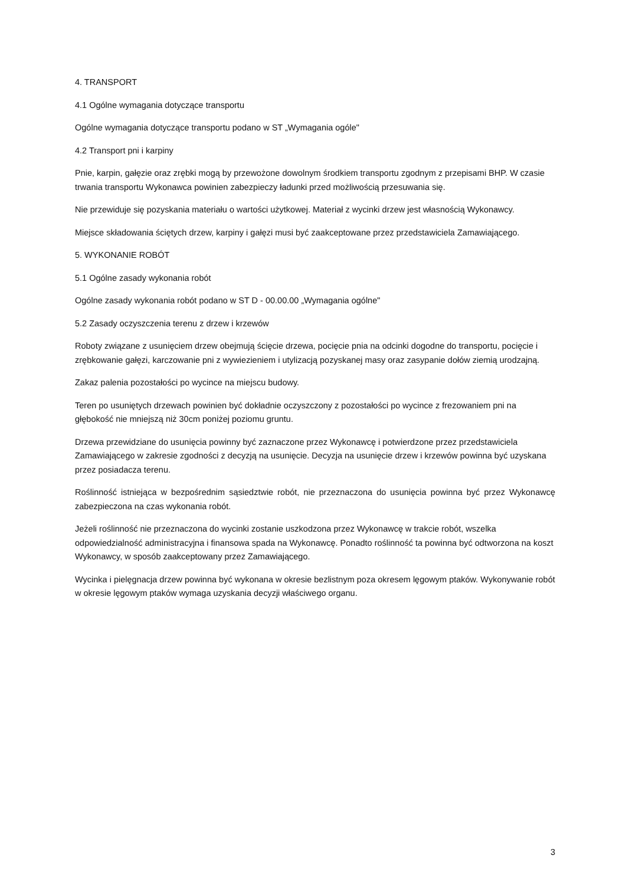4. TRANSPORT
4.1 Ogólne wymagania dotyczące transportu
Ogólne wymagania dotyczące transportu podano w ST „Wymagania ogóle"
4.2 Transport pni i karpiny
Pnie, karpin, gałęzie oraz zrębki mogą by przewożone dowolnym środkiem transportu zgodnym z przepisami BHP. W czasie trwania transportu Wykonawca powinien zabezpieczy ładunki przed możliwością przesuwania się.
Nie przewiduje się pozyskania materiału o wartości użytkowej. Materiał z wycinki drzew jest własnością Wykonawcy.
Miejsce składowania ściętych drzew, karpiny i gałęzi musi być zaakceptowane przez przedstawiciela Zamawiającego.
5. WYKONANIE ROBÓT
5.1 Ogólne zasady wykonania robót
Ogólne zasady wykonania robót podano w ST D - 00.00.00 „Wymagania ogólne"
5.2 Zasady oczyszczenia terenu z drzew i krzewów
Roboty związane z usunięciem drzew obejmują ścięcie drzewa, pocięcie pnia na odcinki dogodne do transportu, pocięcie i zrębkowanie gałęzi, karczowanie pni z wywiezieniem i utylizacją pozyskanej masy oraz zasypanie dołów ziemią urodzajną.
Zakaz palenia pozostałości po wycince na miejscu budowy.
Teren po usuniętych drzewach powinien być dokładnie oczyszczony z pozostałości po wycince z frezowaniem pni na głębokość nie mniejszą niż 30cm poniżej poziomu gruntu.
Drzewa przewidziane do usunięcia powinny być zaznaczone przez Wykonawcę i potwierdzone przez przedstawiciela Zamawiającego w zakresie zgodności z decyzją na usunięcie. Decyzja na usunięcie drzew i krzewów powinna być uzyskana przez posiadacza terenu.
Roślinność istniejąca w bezpośrednim sąsiedztwie robót, nie przeznaczona do usunięcia powinna być przez Wykonawcę zabezpieczona na czas wykonania robót.
Jeżeli roślinność nie przeznaczona do wycinki zostanie uszkodzona przez Wykonawcę w trakcie robót, wszelka odpowiedzialność administracyjna i finansowa spada na Wykonawcę. Ponadto roślinność ta powinna być odtworzona na koszt Wykonawcy, w sposób zaakceptowany przez Zamawiającego.
Wycinka i pielęgnacja drzew powinna być wykonana w okresie bezlistnym poza okresem lęgowym ptaków. Wykonywanie robót w okresie lęgowym ptaków wymaga uzyskania decyzji właściwego organu.
3